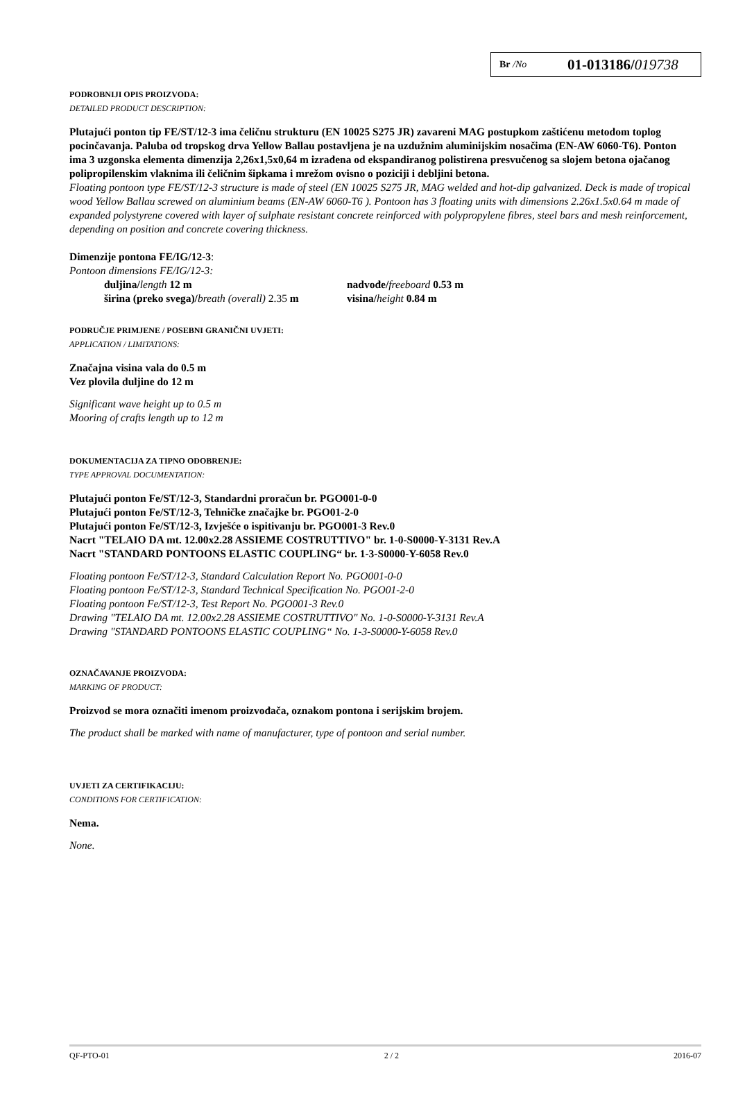Br /No 01-013186/019738
PODROBNIJI OPIS PROIZVODA:
DETAILED PRODUCT DESCRIPTION:
Plutajući ponton tip FE/ST/12-3 ima čeličnu strukturu (EN 10025 S275 JR) zavareni MAG postupkom zaštićenu metodom toplog pocinčavanja. Paluba od tropskog drva Yellow Ballau postavljena je na uzdužnim aluminijskim nosačima (EN-AW 6060-T6). Ponton ima 3 uzgonska elementa dimenzija 2,26x1,5x0,64 m izrađena od ekspandiranog polistirena presvučenog sa slojem betona ojačanog polipropilenskim vlaknima ili čeličnim šipkama i mrežom ovisno o poziciji i debljini betona.
Floating pontoon type FE/ST/12-3 structure is made of steel (EN 10025 S275 JR, MAG welded and hot-dip galvanized. Deck is made of tropical wood Yellow Ballau screwed on aluminium beams (EN-AW 6060-T6 ). Pontoon has 3 floating units with dimensions 2.26x1.5x0.64 m made of expanded polystyrene covered with layer of sulphate resistant concrete reinforced with polypropylene fibres, steel bars and mesh reinforcement, depending on position and concrete covering thickness.
Dimenzije pontona FE/IG/12-3:
Pontoon dimensions FE/IG/12-3:
duljina/length 12 m
širina (preko svega)/breath (overall) 2.35 m
nadvođe/freeboard 0.53 m
visina/height 0.84 m
PODRUČJE PRIMJENE / POSEBNI GRANIČNI UVJETI:
APPLICATION / LIMITATIONS:
Značajna visina vala do 0.5 m
Vez plovila duljine do 12 m
Significant wave height up to 0.5 m
Mooring of crafts length up to 12 m
DOKUMENTACIJA ZA TIPNO ODOBRENJE:
TYPE APPROVAL DOCUMENTATION:
Plutajući ponton Fe/ST/12-3, Standardni proračun br. PGO001-0-0
Plutajući ponton Fe/ST/12-3, Tehničke značajke br. PGO01-2-0
Plutajući ponton Fe/ST/12-3, Izvješće o ispitivanju br. PGO001-3 Rev.0
Nacrt "TELAIO DA mt. 12.00x2.28 ASSIEME COSTRUTTIVO" br. 1-0-S0000-Y-3131 Rev.A
Nacrt "STANDARD PONTOONS ELASTIC COUPLING“ br. 1-3-S0000-Y-6058 Rev.0
Floating pontoon Fe/ST/12-3, Standard Calculation Report No. PGO001-0-0
Floating pontoon Fe/ST/12-3, Standard Technical Specification No. PGO01-2-0
Floating pontoon Fe/ST/12-3, Test Report No. PGO001-3 Rev.0
Drawing "TELAIO DA mt. 12.00x2.28 ASSIEME COSTRUTTIVO" No. 1-0-S0000-Y-3131 Rev.A
Drawing "STANDARD PONTOONS ELASTIC COUPLING“ No. 1-3-S0000-Y-6058 Rev.0
OZNAČAVANJE PROIZVODA:
MARKING OF PRODUCT:
Proizvod se mora označiti imenom proizvođača, oznakom pontona i serijskim brojem.
The product shall be marked with name of manufacturer, type of pontoon and serial number.
UVJETI ZA CERTIFIKACIJU:
CONDITIONS FOR CERTIFICATION:
Nema.
None.
QF-PTO-01 2 / 2 2016-07